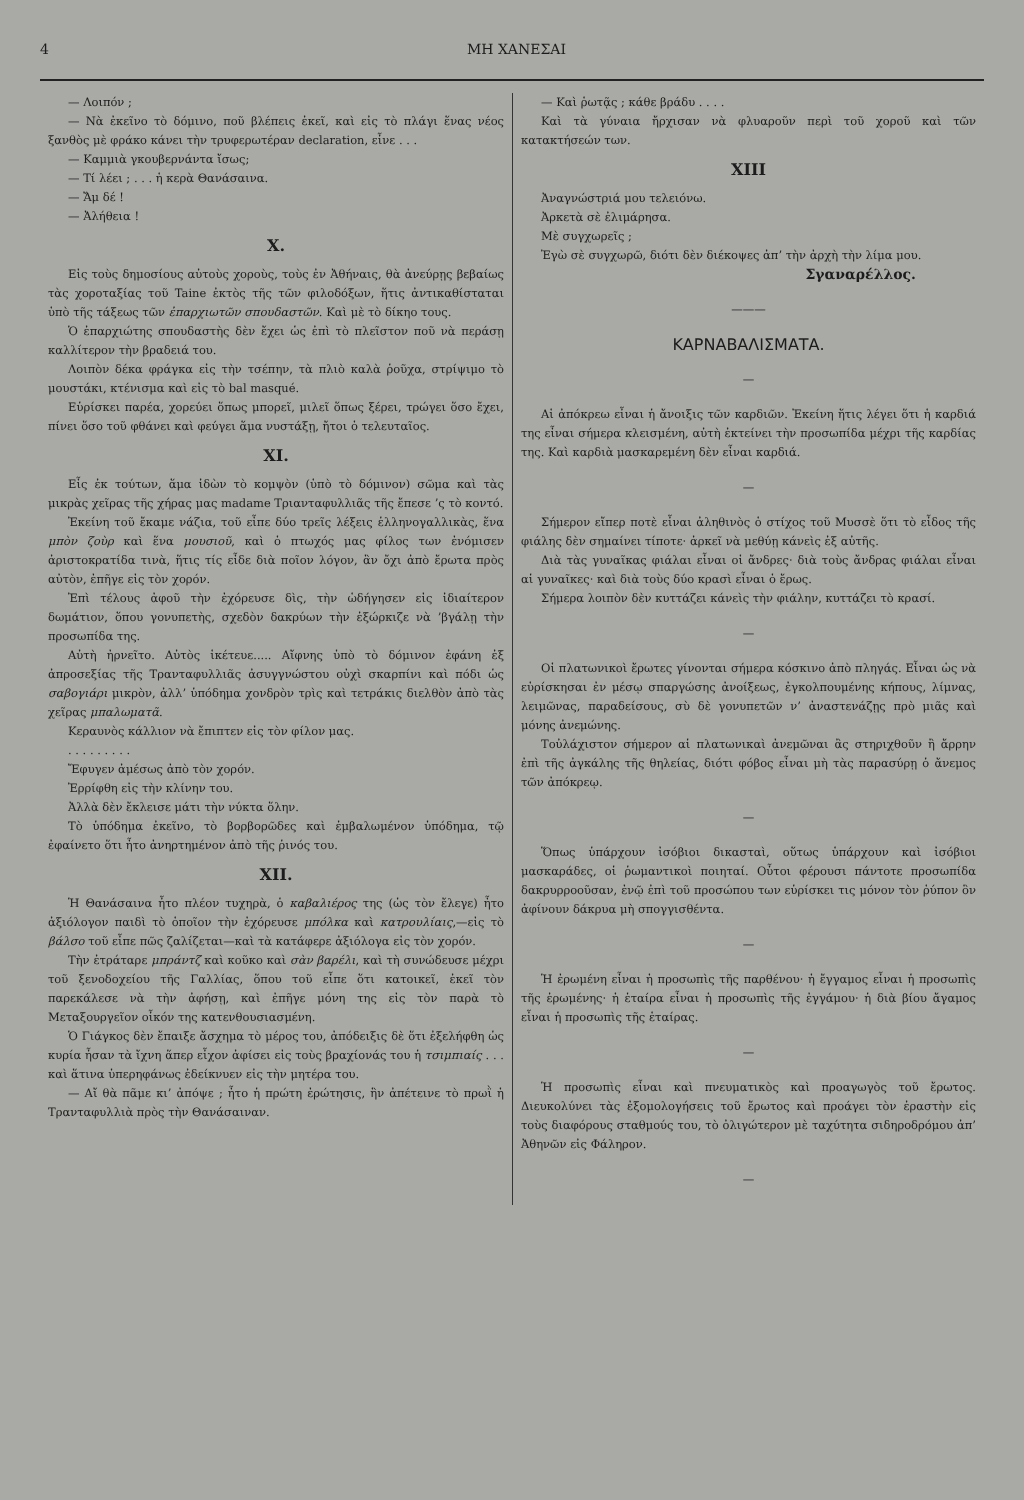4 ΜΗ ΧΑΝΕΣΑΙ
— Λοιπόν ;
— Νὰ ἐκεῖνο τὸ δόμινο, ποῦ βλέπεις ἐκεῖ, καὶ εἰς τὸ πλάγι ἕνας νέος ξανθὸς μὲ φράκο κάνει τὴν τρυφερωτέραν declaration, εἶνε . . .
— Καμμιὰ γκουβερνάντα ἴσως;
— Τί λέει ; . . . ἡ κερὰ Θανάσαινα.
— Ἄμ δέ !
— Ἀλήθεια !
X.
Εἰς τοὺς δημοσίους αὐτοὺς χοροὺς, τοὺς ἐν Ἀθήναις, θὰ ἀνεύρῃς βεβαίως τὰς χοροταξίας τοῦ Taine ἐκτὸς τῆς τῶν φιλοδόξων, ἥτις ἀντικαθίσταται ὑπὸ τῆς τάξεως τῶν ἐπαρχιωτῶν σπουδαστῶν. Καὶ μὲ τὸ δίκηο τους.
Ὁ ἐπαρχιώτης σπουδαστὴς δὲν ἔχει ὡς ἐπὶ τὸ πλεῖστον ποῦ νὰ περάσῃ καλλίτερον τὴν βραδειά του.
Λοιπὸν δέκα φράγκα εἰς τὴν τσέπην, τὰ πλιὸ καλὰ ῥοῦχα, στρίψιμο τὸ μουστάκι, κτένισμα καὶ εἰς τὸ bal masqué.
Εὑρίσκει παρέα, χορεύει ὅπως μπορεῖ, μιλεῖ ὅπως ξέρει, τρώγει ὅσο ἔχει, πίνει ὅσο τοῦ φθάνει καὶ φεύγει ἅμα νυστάξῃ, ἤτοι ὁ τελευταῖος.
XI.
Εἷς ἐκ τούτων, ἅμα ἰδὼν τὸ κομψὸν (ὑπὸ τὸ δόμινον) σῶμα καὶ τὰς μικρὰς χεῖρας τῆς χήρας μας madame Τριανταφυλλιᾶς τῆς ἔπεσε ’ς τὸ κοντό.
Ἐκείνη τοῦ ἔκαμε νάζια, τοῦ εἶπε δύο τρεῖς λέξεις ἑλληνογαλλικὰς, ἕνα μπὸν ζοὺρ καὶ ἕνα μουσιοῦ, καὶ ὁ πτωχός μας φίλος των ἐνόμισεν ἀριστοκρατίδα τινὰ, ἥτις τίς εἶδε διὰ ποῖον λόγον, ἂν ὄχι ἀπὸ ἔρωτα πρὸς αὐτὸν, ἐπῆγε εἰς τὸν χορόν.
Ἐπὶ τέλους ἀφοῦ τὴν ἐχόρευσε δὶς, τὴν ὡδήγησεν εἰς ἰδιαίτερον δωμάτιον, ὅπου γονυπετὴς, σχεδὸν δακρύων τὴν ἐξώρκιζε νὰ ’βγάλῃ τὴν προσωπίδα της.
Αὐτὴ ἠρνεῖτο. Αὐτὸς ἱκέτευε..... Αἴφνης ὑπὸ τὸ δόμινον ἐφάνη ἐξ ἀπροσεξίας τῆς Τρανταφυλλιᾶς ἀσυγγνώστου οὐχὶ σκαρπίνι καὶ πόδι ὡς σαβογιάρι μικρὸν, ἀλλ’ ὑπόδημα χονδρὸν τρὶς καὶ τετράκις διελθὸν ἀπὸ τὰς χεῖρας μπαλωματᾶ.
Κεραυνὸς κάλλιον νὰ ἔπιπτεν εἰς τὸν φίλον μας.
. . . . . . . . .
Ἔφυγεν ἀμέσως ἀπὸ τὸν χορόν.
Ἐρρίφθη εἰς τὴν κλίνην του.
Ἀλλὰ δὲν ἔκλεισε μάτι τὴν νύκτα ὅλην.
Τὸ ὑπόδημα ἐκεῖνο, τὸ βορβορῶδες καὶ ἐμβαλωμένον ὑπόδημα, τῷ ἐφαίνετο ὅτι ἦτο ἀνηρτημένον ἀπὸ τῆς ῥινός του.
XII.
Ἡ Θανάσαινα ἦτο πλέον τυχηρὰ, ὁ καβαλιέρος της (ὡς τὸν ἔλεγε) ἦτο ἀξιόλογον παιδὶ τὸ ὁποῖον τὴν ἐχόρευσε μπόλκα καὶ κατρουλίαις,—εἰς τὸ βάλσο τοῦ εἶπε πῶς ζαλίζεται—καὶ τὰ κατάφερε ἀξιόλογα εἰς τὸν χορόν.
Τὴν ἐτράταρε μπράντζ καὶ κοῦκο καὶ σὰν βαρέλι, καὶ τὴ συνώδευσε μέχρι τοῦ ξενοδοχείου τῆς Γαλλίας, ὅπου τοῦ εἶπε ὅτι κατοικεῖ, ἐκεῖ τὸν παρεκάλεσε νὰ τὴν ἀφήσῃ, καὶ ἐπῆγε μόνη της εἰς τὸν παρὰ τὸ Μεταξουργεῖον οἶκόν της κατενθουσιασμένη.
Ὁ Γιάγκος δὲν ἔπαιξε ἄσχημα τὸ μέρος του, ἀπόδειξις δὲ ὅτι ἐξελήφθη ὡς κυρία ἦσαν τὰ ἴχνη ἅπερ εἶχον ἀφίσει εἰς τοὺς βραχίονάς του ἡ τσιμπιαίς . . . καὶ ἅτινα ὑπερηφάνως ἐδείκνυεν εἰς τὴν μητέρα του.
— Αἴ θὰ πᾶμε κι’ ἀπόψε ; ἦτο ἡ πρώτη ἐρώτησις, ἣν ἀπέτεινε τὸ πρωῒ ἡ Τρανταφυλλιὰ πρὸς τὴν Θανάσαιναν.
— Καὶ ῥωτᾷς ; κάθε βράδυ . . . .
Καὶ τὰ γύναια ἤρχισαν νὰ φλυαροῦν περὶ τοῦ χοροῦ καὶ τῶν κατακτήσεών των.
XIII
Ἀναγνώστριά μου τελειόνω.
Ἀρκετὰ σὲ ἐλιμάρησα.
Μὲ συγχωρεῖς ;
Ἐγὼ σὲ συγχωρῶ, διότι δὲν διέκοψες ἀπ’ τὴν ἀρχὴ τὴν λίμα μου.
Σγαναρέλλος.
———
ΚΑΡΝΑΒΑΛΙΣΜΑΤΑ.
—
Αἱ ἀπόκρεω εἶναι ἡ ἄνοιξις τῶν καρδιῶν. Ἐκείνη ἥτις λέγει ὅτι ἡ καρδιά της εἶναι σήμερα κλεισμένη, αὐτὴ ἐκτείνει τὴν προσωπίδα μέχρι τῆς καρδίας της. Καὶ καρδιὰ μασκαρεμένη δὲν εἶναι καρδιά.
—
Σήμερον εἴπερ ποτὲ εἶναι ἀληθινὸς ὁ στίχος τοῦ Μυσσὲ ὅτι τὸ εἶδος τῆς φιάλης δὲν σημαίνει τίποτε· ἀρκεῖ νὰ μεθύῃ κάνεὶς ἐξ αὐτῆς.
Διὰ τὰς γυναῖκας φιάλαι εἶναι οἱ ἄνδρες· διὰ τοὺς ἄνδρας φιάλαι εἶναι αἱ γυναῖκες· καὶ διὰ τοὺς δύο κρασὶ εἶναι ὁ ἔρως.
Σήμερα λοιπὸν δὲν κυττάζει κάνεὶς τὴν φιάλην, κυττάζει τὸ κρασί.
—
Οἱ πλατωνικοὶ ἔρωτες γίνονται σήμερα κόσκινο ἀπὸ πληγάς. Εἶναι ὡς νὰ εὑρίσκησαι ἐν μέσῳ σπαργώσης ἀνοίξεως, ἐγκολπουμένης κήπους, λίμνας, λειμῶνας, παραδείσους, σὺ δὲ γονυπετῶν ν’ ἀναστενάζῃς πρὸ μιᾶς καὶ μόνης ἀνεμώνης.
Τοὐλάχιστον σήμερον αἱ πλατωνικαὶ ἀνεμῶναι ἂς στηριχθοῦν ἢ ἄρρην ἐπὶ τῆς ἀγκάλης τῆς θηλείας, διότι φόβος εἶναι μὴ τὰς παρασύρῃ ὁ ἄνεμος τῶν ἀπόκρεῳ.
—
Ὅπως ὑπάρχουν ἰσόβιοι δικασταὶ, οὕτως ὑπάρχουν καὶ ἰσόβιοι μασκαράδες, οἱ ῥωμαντικοὶ ποιηταί. Οὗτοι φέρουσι πάντοτε προσωπίδα δακρυρροοῦσαν, ἐνῷ ἐπὶ τοῦ προσώπου των εὑρίσκει τις μόνον τὸν ῥύπον ὃν ἀφίνουν δάκρυα μὴ σπογγισθέντα.
—
Ἡ ἐρωμένη εἶναι ἡ προσωπὶς τῆς παρθένου· ἡ ἔγγαμος εἶναι ἡ προσωπὶς τῆς ἐρωμένης· ἡ ἑταίρα εἶναι ἡ προσωπὶς τῆς ἐγγάμου· ἡ διὰ βίου ἄγαμος εἶναι ἡ προσωπὶς τῆς ἑταίρας.
—
Ἡ προσωπὶς εἶναι καὶ πνευματικὸς καὶ προαγωγὸς τοῦ ἔρωτος. Διευκολύνει τὰς ἐξομολογήσεις τοῦ ἔρωτος καὶ προάγει τὸν ἐραστὴν εἰς τοὺς διαφόρους σταθμούς του, τὸ ὀλιγώτερον μὲ ταχύτητα σιδηροδρόμου ἀπ’ Ἀθηνῶν εἰς Φάληρον.
—